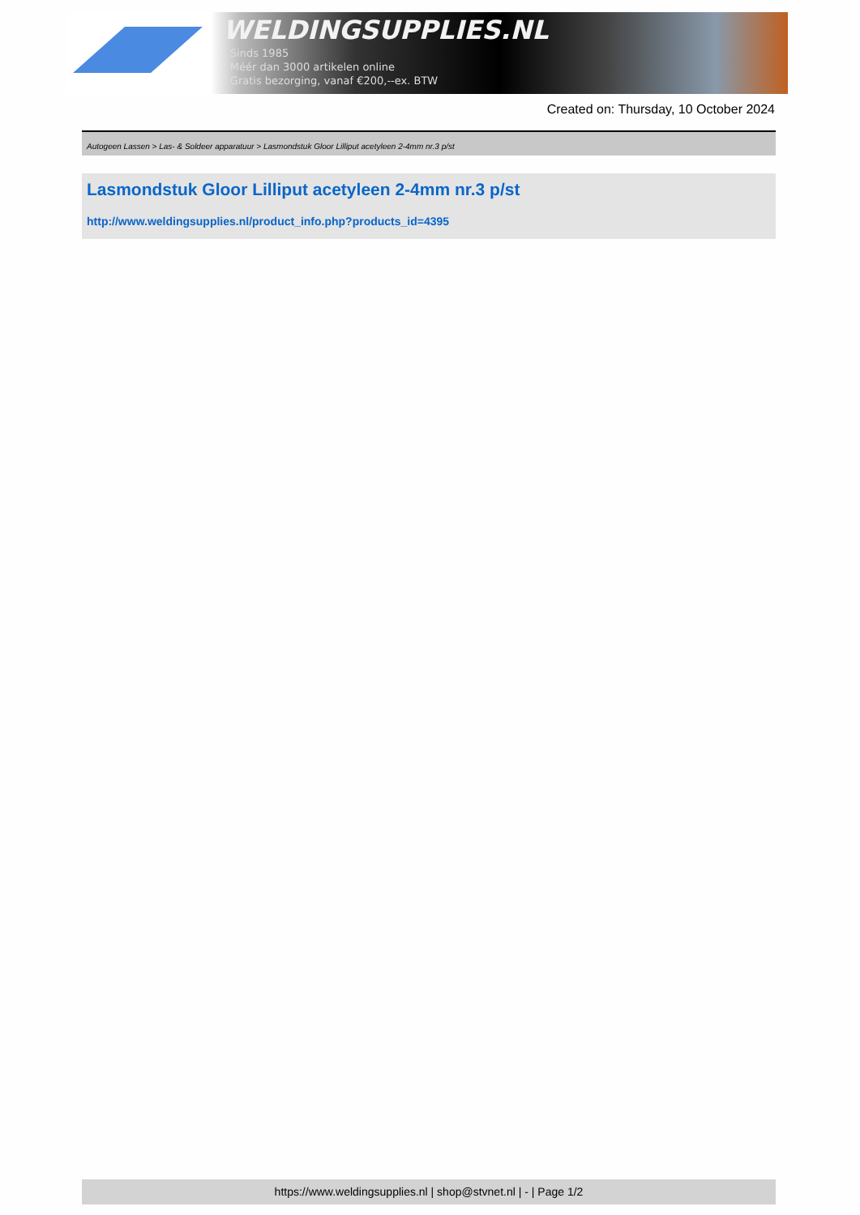WELDINGSUPPLIES.NL
- Sinds 1985
- Méér dan 3000 artikelen online
- Gratis bezorging, vanaf €200,--ex. BTW
Created on: Thursday, 10 October 2024
Autogeen Lassen > Las- & Soldeer apparatuur > Lasmondstuk Gloor Lilliput acetyleen 2-4mm nr.3 p/st
Lasmondstuk Gloor Lilliput acetyleen 2-4mm nr.3 p/st
http://www.weldingsupplies.nl/product_info.php?products_id=4395
https://www.weldingsupplies.nl | shop@stvnet.nl | - | Page 1/2